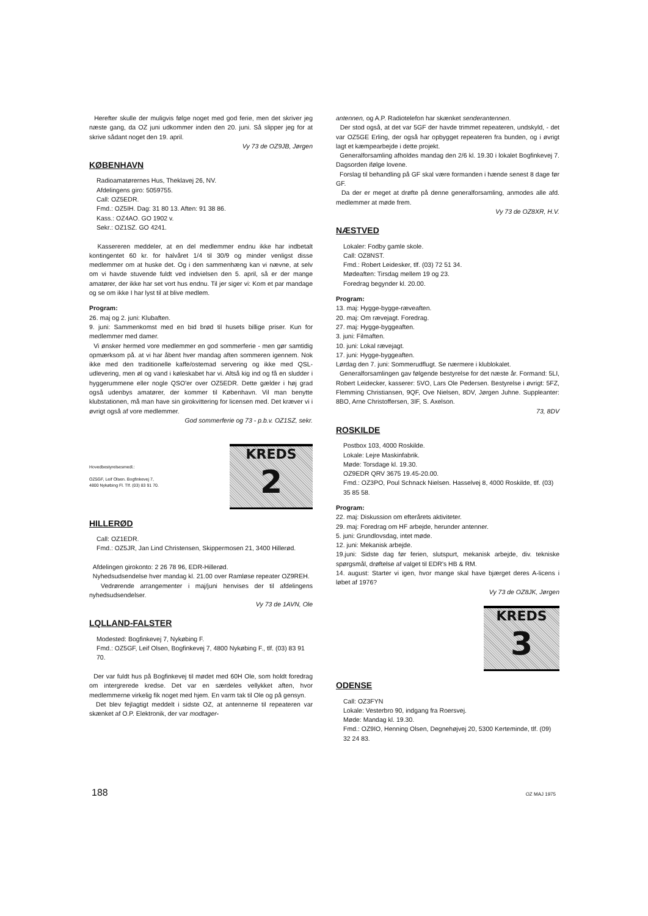Herefter skulle der muligvis følge noget med god ferie, men det skriver jeg næste gang, da OZ juni udkommer inden den 20. juni. Så slipper jeg for at skrive sådant noget den 19. april.
Vy 73 de OZ9JB, Jørgen
KØBENHAVN
Radioamatørernes Hus, Theklavej 26, NV.
Afdelingens giro: 5059755.
Call: OZ5EDR.
Fmd.: OZ5IH. Dag: 31 80 13. Aften: 91 38 86.
Kass.: OZ4AO. GO 1902 v.
Sekr.: OZ1SZ. GO 4241.
Kassereren meddeler, at en del medlemmer endnu ikke har indbetalt kontingentet 60 kr. for halvåret 1/4 til 30/9 og minder venligst disse medlemmer om at huske det. Og i den sammenhæng kan vi nævne, at selv om vi havde stuvende fuldt ved indvielsen den 5. april, så er der mange amatører, der ikke har set vort hus endnu. Til jer siger vi: Kom et par mandage og se om ikke I har lyst til at blive medlem.
Program:
26. maj og 2. juni: Klubaften.
9. juni: Sammenkomst med en bid brød til husets billige priser. Kun for medlemmer med damer.
Vi ønsker hermed vore medlemmer en god sommerferie - men gør samtidig opmærksom på. at vi har åbent hver mandag aften sommeren igennem. Nok ikke med den traditionelle kaffe/ostemad servering og ikke med QSL-udlevering, men øl og vand i køleskabet har vi. Altså kig ind og få en sludder i hyggerummene eller nogle QSO'er over OZ5EDR. Dette gælder i høj grad også udenbys amatører, der kommer til København. Vil man benytte klubstationen, må man have sin girokvittering for licensen med. Det kræver vi i øvrigt også af vore medlemmer.
God sommerferie og 73 - p.b.v. OZ1SZ, sekr.
Hovedbestyrelsesmedl.:
OZ5GF, Leif Olsen. Bogfinkevej 7,
4800 Nykøbing Fl. Tlf. (03) 83 91 70.
KREDS
2
HILLERØD
Call: OZ1EDR.
Fmd.: OZ5JR, Jan Lind Christensen, Skippermosen 21, 3400 Hillerød.
Afdelingen girokonto: 2 26 78 96, EDR-Hillerød.
Nyhedsudsendelse hver mandag kl. 21.00 over Ramløse repeater OZ9REH.
Vedrørende arrangementer i maj/juni henvises der til afdelingens nyhedsudsendelser.
Vy 73 de 1AVN, Ole
LQLLAND-FALSTER
Modested: Bogfinkevej 7, Nykøbing F.
Fmd.: OZ5GF, Leif Olsen, Bogfinkevej 7, 4800 Nykøbing F., tlf. (03) 83 91 70.
Der var fuldt hus på Bogfinkevej til mødet med 60H Ole, som holdt foredrag om intergrerede kredse. Det var en særdeles vellykket aften, hvor medlemmerne virkelig fik noget med hjem. En varm tak til Ole og på gensyn.
Det blev fejlagtigt meddelt i sidste OZ, at antennerne til repeateren var skænket af O.P. Elektronik, der var modtager-
antennen, og A.P. Radiotelefon har skænket senderantennen.
Der stod også, at det var 5GF der havde trimmet repeateren, undskyld, - det var OZ5GE Erling, der også har opbygget repeateren fra bunden, og i øvrigt lagt et kæmpearbejde i dette projekt.
Generalforsamling afholdes mandag den 2/6 kl. 19.30 i lokalet Bogfinkevej 7. Dagsorden ifølge lovene.
Forslag til behandling på GF skal være formanden i hænde senest 8 dage før GF.
Da der er meget at drøfte på denne generalforsamling, anmodes alle afd. medlemmer at møde frem.
Vy 73 de OZ8XR, H.V.
NÆSTVED
Lokaler: Fodby gamle skole.
Call: OZ8NST.
Fmd.: Robert Leidesker, tlf. (03) 72 51 34.
Mødeaften: Tirsdag mellem 19 og 23.
Foredrag begynder kl. 20.00.
Program:
13. maj: Hygge-bygge-ræveaften.
20. maj: Om rævejagt. Foredrag.
27. maj: Hygge-byggeaften.
3. juni: Filmaften.
10. juni: Lokal rævejagt.
17. juni: Hygge-byggeaften.
Lørdag den 7. juni: Sommerudflugt. Se nærmere i klublokalet.
Generalforsamlingen gav følgende bestyrelse for det næste år. Formand: 5LI, Robert Leidecker, kasserer: 5VO, Lars Ole Pedersen. Bestyrelse i øvrigt: 5FZ, Flemming Christiansen, 9QF, Ove Nielsen, 8DV, Jørgen Juhne. Suppleanter: 8BO, Arne Christoffersen, 3IF, S. Axelson.
73, 8DV
ROSKILDE
Postbox 103, 4000 Roskilde.
Lokale: Lejre Maskinfabrik.
Møde: Torsdage kl. 19.30.
OZ9EDR QRV 3675 19.45-20.00.
Fmd.: OZ3PO, Poul Schnack Nielsen. Hasselvej 8, 4000 Roskilde, tlf. (03) 35 85 58.
Program:
22. maj: Diskussion om efterårets aktiviteter.
29. maj: Foredrag om HF arbejde, herunder antenner.
5. juni: Grundlovsdag, intet møde.
12. juni: Mekanisk arbejde.
19.juni: Sidste dag før ferien, slutspurt, mekanisk arbejde, div. tekniske spørgsmål, drøftelse af valget til EDR's HB & RM.
14. august: Starter vi igen, hvor mange skal have bjærget deres A-licens i løbet af 1976?
Vy 73 de OZ8JK, Jørgen
KREDS
3
ODENSE
Call: OZ3FYN
Lokale: Vesterbro 90, indgang fra Roersvej.
Møde: Mandag kl. 19.30.
Fmd.: OZ9IO, Henning Olsen, Degnehøjvej 20, 5300 Kerteminde, tlf. (09) 32 24 83.
188 OZ MAJ 1975